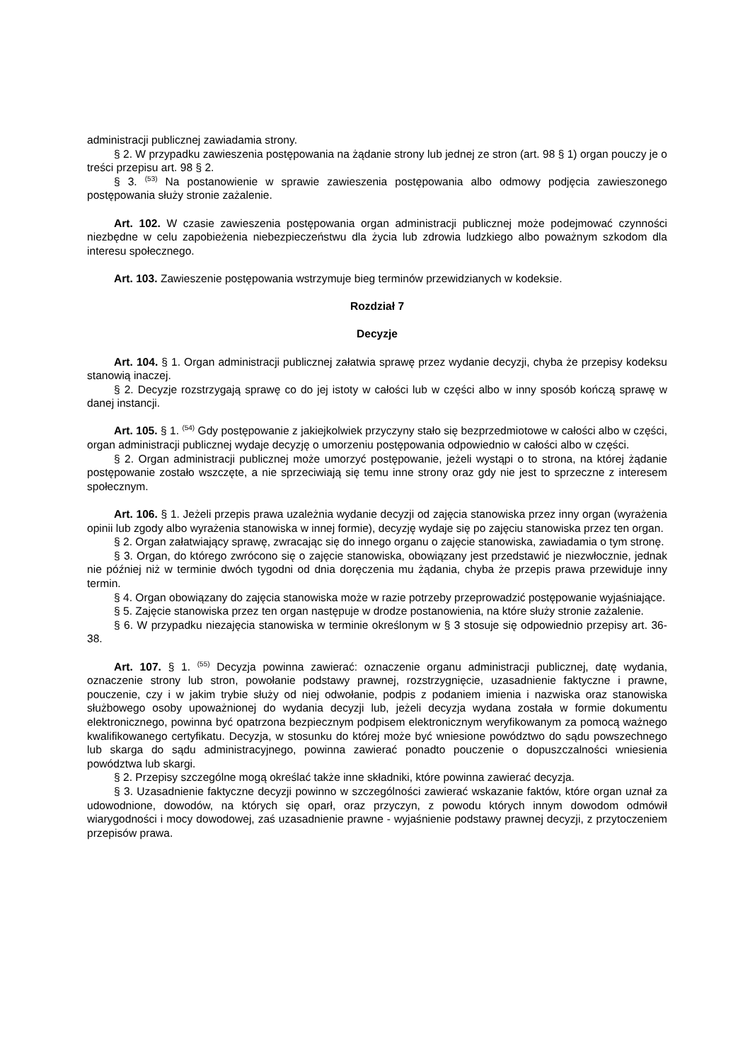administracji publicznej zawiadamia strony.
§ 2. W przypadku zawieszenia postępowania na żądanie strony lub jednej ze stron (art. 98 § 1) organ pouczy je o treści przepisu art. 98 § 2.
§ 3. <sup>(53)</sup> Na postanowienie w sprawie zawieszenia postępowania albo odmowy podjęcia zawieszonego postępowania służy stronie zażalenie.
Art. 102. W czasie zawieszenia postępowania organ administracji publicznej może podejmować czynności niezbędne w celu zapobieżenia niebezpieczeństwu dla życia lub zdrowia ludzkiego albo poważnym szkodom dla interesu społecznego.
Art. 103. Zawieszenie postępowania wstrzymuje bieg terminów przewidzianych w kodeksie.
Rozdział 7
Decyzje
Art. 104. § 1. Organ administracji publicznej załatwia sprawę przez wydanie decyzji, chyba że przepisy kodeksu stanowią inaczej.
§ 2. Decyzje rozstrzygają sprawę co do jej istoty w całości lub w części albo w inny sposób kończą sprawę w danej instancji.
Art. 105. § 1. <sup>(54)</sup> Gdy postępowanie z jakiejkolwiek przyczyny stało się bezprzedmiotowe w całości albo w części, organ administracji publicznej wydaje decyzję o umorzeniu postępowania odpowiednio w całości albo w części.
§ 2. Organ administracji publicznej może umorzyć postępowanie, jeżeli wystąpi o to strona, na której żądanie postępowanie zostało wszczęte, a nie sprzeciwiają się temu inne strony oraz gdy nie jest to sprzeczne z interesem społecznym.
Art. 106. § 1. Jeżeli przepis prawa uzależnia wydanie decyzji od zajęcia stanowiska przez inny organ (wyrażenia opinii lub zgody albo wyrażenia stanowiska w innej formie), decyzję wydaje się po zajęciu stanowiska przez ten organ.
§ 2. Organ załatwiający sprawę, zwracając się do innego organu o zajęcie stanowiska, zawiadamia o tym stronę.
§ 3. Organ, do którego zwrócono się o zajęcie stanowiska, obowiązany jest przedstawić je niezwłocznie, jednak nie później niż w terminie dwóch tygodni od dnia doręczenia mu żądania, chyba że przepis prawa przewiduje inny termin.
§ 4. Organ obowiązany do zajęcia stanowiska może w razie potrzeby przeprowadzić postępowanie wyjaśniające.
§ 5. Zajęcie stanowiska przez ten organ następuje w drodze postanowienia, na które służy stronie zażalenie.
§ 6. W przypadku niezajęcia stanowiska w terminie określonym w § 3 stosuje się odpowiednio przepisy art. 36-38.
Art. 107. § 1. <sup>(55)</sup> Decyzja powinna zawierać: oznaczenie organu administracji publicznej, datę wydania, oznaczenie strony lub stron, powołanie podstawy prawnej, rozstrzygnięcie, uzasadnienie faktyczne i prawne, pouczenie, czy i w jakim trybie służy od niej odwołanie, podpis z podaniem imienia i nazwiska oraz stanowiska służbowego osoby upoważnionej do wydania decyzji lub, jeżeli decyzja wydana została w formie dokumentu elektronicznego, powinna być opatrzona bezpiecznym podpisem elektronicznym weryfikowanym za pomocą ważnego kwalifikowanego certyfikatu. Decyzja, w stosunku do której może być wniesione powództwo do sądu powszechnego lub skarga do sądu administracyjnego, powinna zawierać ponadto pouczenie o dopuszczalności wniesienia powództwa lub skargi.
§ 2. Przepisy szczególne mogą określać także inne składniki, które powinna zawierać decyzja.
§ 3. Uzasadnienie faktyczne decyzji powinno w szczególności zawierać wskazanie faktów, które organ uznał za udowodnione, dowodów, na których się oparł, oraz przyczyn, z powodu których innym dowodom odmówił wiarygodności i mocy dowodowej, zaś uzasadnienie prawne - wyjaśnienie podstawy prawnej decyzji, z przytoczeniem przepisów prawa.